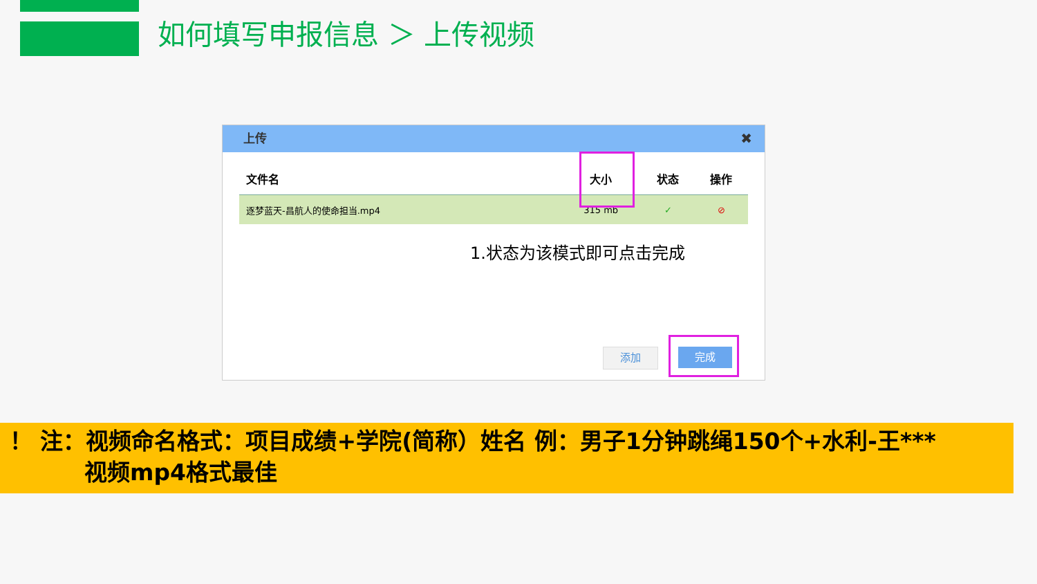如何填写申报信息 ＞ 上传视频
上传 ✖
| 文件名 | 大小 | 状态 | 操作 |
| --- | --- | --- | --- |
| 逐梦蓝天-昌航人的使命担当.mp4 | 315 mb | ✓ | ⊘ |
1.状态为该模式即可点击完成
添加 完成
！ 注：视频命名格式：项目成绩+学院(简称）姓名 例：男子1分钟跳绳150个+水利-王***
视频mp4格式最佳